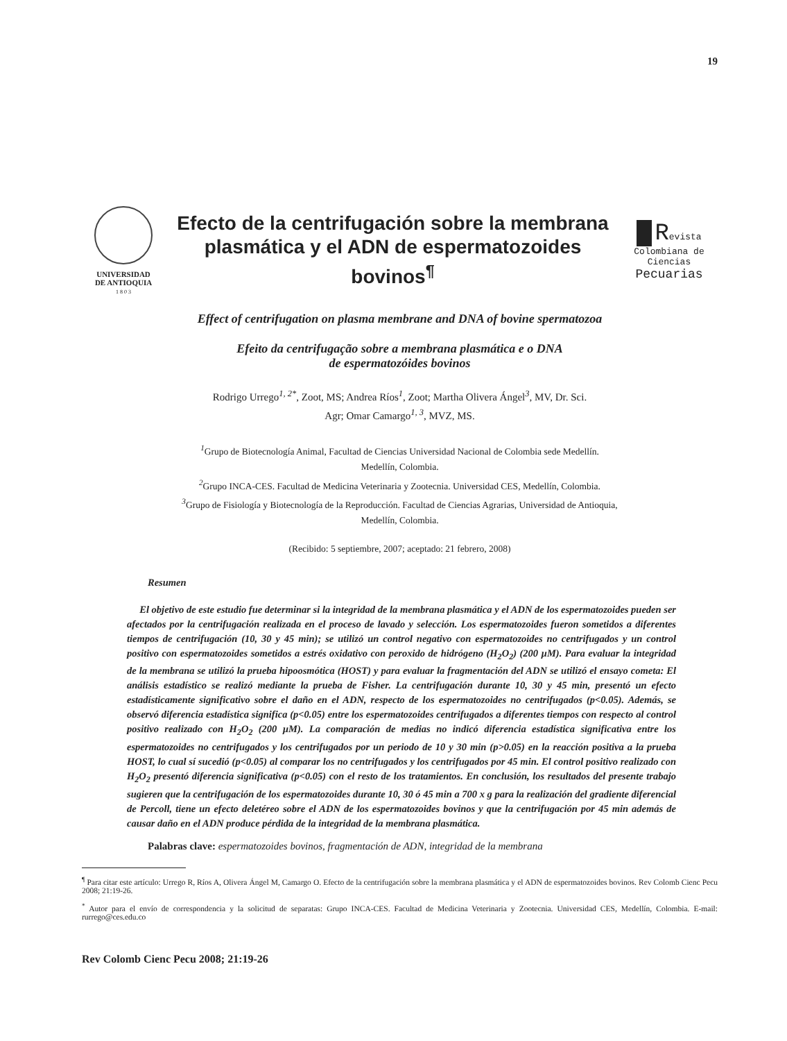19
UNIVERSIDAD
DE ANTIOQUIA
1 8 0 3
Efecto de la centrifugación sobre la membrana plasmática y el ADN de espermatozoides bovinos<sup>¶</sup>
Revista
Colombiana de
Ciencias
Pecuarias
Effect of centrifugation on plasma membrane and DNA of bovine spermatozoa
Efeito da centrifugação sobre a membrana plasmática e o DNA
de espermatozóides bovinos
Rodrigo Urrego<sup>1, 2*</sup>, Zoot, MS; Andrea Ríos<sup>1</sup>, Zoot; Martha Olivera Ángel<sup>3</sup>, MV, Dr. Sci.
Agr; Omar Camargo<sup>1, 3</sup>, MVZ, MS.
<sup>1</sup> Grupo de Biotecnología Animal, Facultad de Ciencias Universidad Nacional de Colombia sede Medellín.
Medellín, Colombia.
<sup>2</sup> Grupo INCA-CES. Facultad de Medicina Veterinaria y Zootecnia. Universidad CES, Medellín, Colombia.
<sup>3</sup> Grupo de Fisiología y Biotecnología de la Reproducción. Facultad de Ciencias Agrarias, Universidad de Antioquia,
Medellín, Colombia.
(Recibido: 5 septiembre, 2007; aceptado: 21 febrero, 2008)
Resumen
El objetivo de este estudio fue determinar si la integridad de la membrana plasmática y el ADN de los espermatozoides pueden ser afectados por la centrifugación realizada en el proceso de lavado y selección. Los espermatozoides fueron sometidos a diferentes tiempos de centrifugación (10, 30 y 45 min); se utilizó un control negativo con espermatozoides no centrifugados y un control positivo con espermatozoides sometidos a estrés oxidativo con peroxido de hidrógeno (H<sub>2</sub>O<sub>2</sub>) (200 µM). Para evaluar la integridad de la membrana se utilizó la prueba hipoosmótica (HOST) y para evaluar la fragmentación del ADN se utilizó el ensayo cometa: El análisis estadístico se realizó mediante la prueba de Fisher. La centrifugación durante 10, 30 y 45 min, presentó un efecto estadísticamente significativo sobre el daño en el ADN, respecto de los espermatozoides no centrifugados (p<0.05). Además, se observó diferencia estadística significa (p<0.05) entre los espermatozoides centrifugados a diferentes tiempos con respecto al control positivo realizado con H<sub>2</sub>O<sub>2</sub> (200 µM). La comparación de medias no indicó diferencia estadística significativa entre los espermatozoides no centrifugados y los centrifugados por un periodo de 10 y 30 min (p>0.05) en la reacción positiva a la prueba HOST, lo cual sí sucedió (p<0.05) al comparar los no centrifugados y los centrifugados por 45 min. El control positivo realizado con H<sub>2</sub>O<sub>2</sub> presentó diferencia significativa (p<0.05) con el resto de los tratamientos. En conclusión, los resultados del presente trabajo sugieren que la centrifugación de los espermatozoides durante 10, 30 ó 45 min a 700 x g para la realización del gradiente diferencial de Percoll, tiene un efecto deletéreo sobre el ADN de los espermatozoides bovinos y que la centrifugación por 45 min además de causar daño en el ADN produce pérdida de la integridad de la membrana plasmática.
Palabras clave: espermatozoides bovinos, fragmentación de ADN, integridad de la membrana
<sup>¶</sup> Para citar este artículo: Urrego R, Ríos A, Olivera Ángel M, Camargo O. Efecto de la centrifugación sobre la membrana plasmática y el ADN de espermatozoides bovinos. Rev Colomb Cienc Pecu 2008; 21:19-26.
<sup>*</sup> Autor para el envío de correspondencia y la solicitud de separatas: Grupo INCA-CES. Facultad de Medicina Veterinaria y Zootecnia. Universidad CES, Medellín, Colombia. E-mail: rurrego@ces.edu.co
Rev Colomb Cienc Pecu 2008; 21:19-26